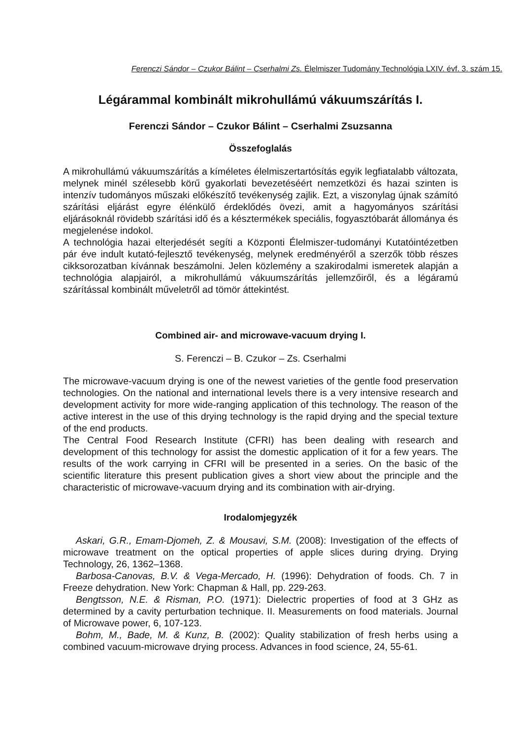Ferenczi Sándor – Czukor Bálint – Cserhalmi Zs. Élelmiszer Tudomány Technológia LXIV. évf. 3. szám 15.
Légárammal kombinált mikrohullámú vákuumszárítás I.
Ferenczi Sándor – Czukor Bálint – Cserhalmi Zsuzsanna
Összefoglalás
A mikrohullámú vákuumszárítás a kíméletes élelmiszertartósítás egyik legfiatalabb változata, melynek minél szélesebb körű gyakorlati bevezetéséért nemzetközi és hazai szinten is intenzív tudományos műszaki előkészítő tevékenység zajlik. Ezt, a viszonylag újnak számító szárítási eljárást egyre élénkülő érdeklődés övezi, amit a hagyományos szárítási eljárásoknál rövidebb szárítási idő és a késztermékek speciális, fogyasztóbarát állománya és megjelenése indokol.
A technológia hazai elterjedését segíti a Központi Élelmiszer-tudományi Kutatóintézetben pár éve indult kutató-fejlesztő tevékenység, melynek eredményéről a szerzők több részes cikksorozatban kívánnak beszámolni. Jelen közlemény a szakirodalmi ismeretek alapján a technológia alapjairól, a mikrohullámú vákuumszárítás jellemzőiről, és a légáramú szárítással kombinált műveletről ad tömör áttekintést.
Combined air- and microwave-vacuum drying I.
S. Ferenczi – B. Czukor – Zs. Cserhalmi
The microwave-vacuum drying is one of the newest varieties of the gentle food preservation technologies. On the national and international levels there is a very intensive research and development activity for more wide-ranging application of this technology. The reason of the active interest in the use of this drying technology is the rapid drying and the special texture of the end products.
The Central Food Research Institute (CFRI) has been dealing with research and development of this technology for assist the domestic application of it for a few years. The results of the work carrying in CFRI will be presented in a series. On the basic of the scientific literature this present publication gives a short view about the principle and the characteristic of microwave-vacuum drying and its combination with air-drying.
Irodalomjegyzék
Askari, G.R., Emam-Djomeh, Z. & Mousavi, S.M. (2008): Investigation of the effects of microwave treatment on the optical properties of apple slices during drying. Drying Technology, 26, 1362–1368.
Barbosa-Canovas, B.V. & Vega-Mercado, H. (1996): Dehydration of foods. Ch. 7 in Freeze dehydration. New York: Chapman & Hall, pp. 229-263.
Bengtsson, N.E. & Risman, P.O. (1971): Dielectric properties of food at 3 GHz as determined by a cavity perturbation technique. II. Measurements on food materials. Journal of Microwave power, 6, 107-123.
Bohm, M., Bade, M. & Kunz, B. (2002): Quality stabilization of fresh herbs using a combined vacuum-microwave drying process. Advances in food science, 24, 55-61.